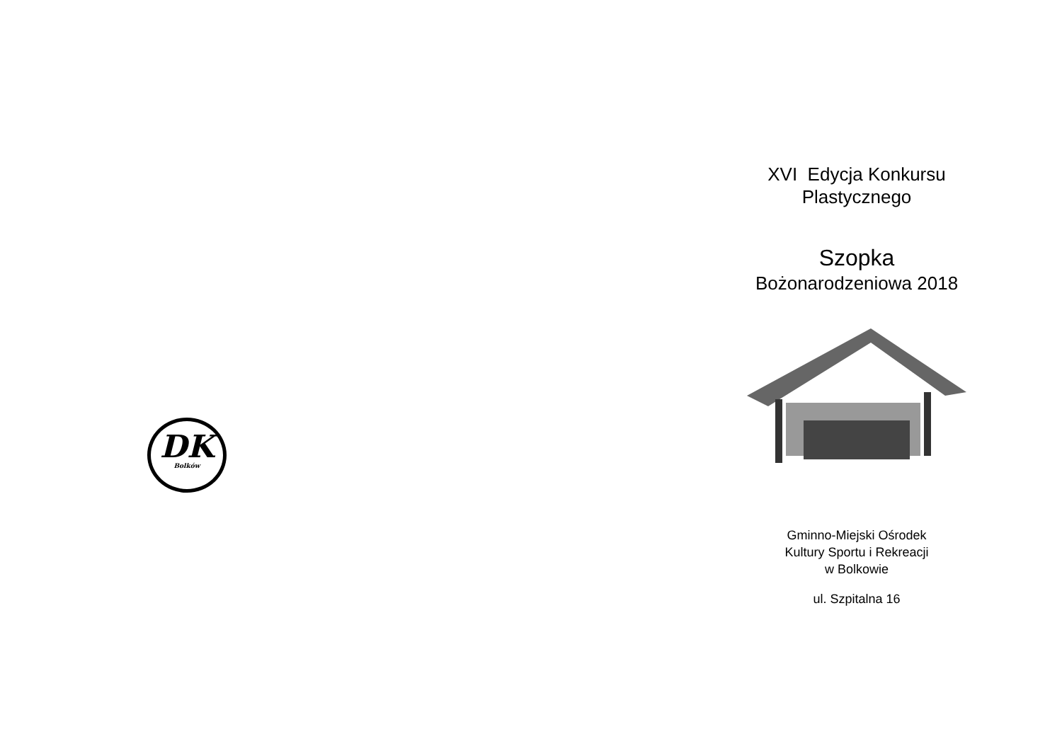DK
Bolków
XVI Edycja Konkursu
Plastycznego
Szopka
Bożonarodzeniowa 2018
Gminno-Miejski Ośrodek
Kultury Sportu i Rekreacji
w Bolkowie
ul. Szpitalna 16